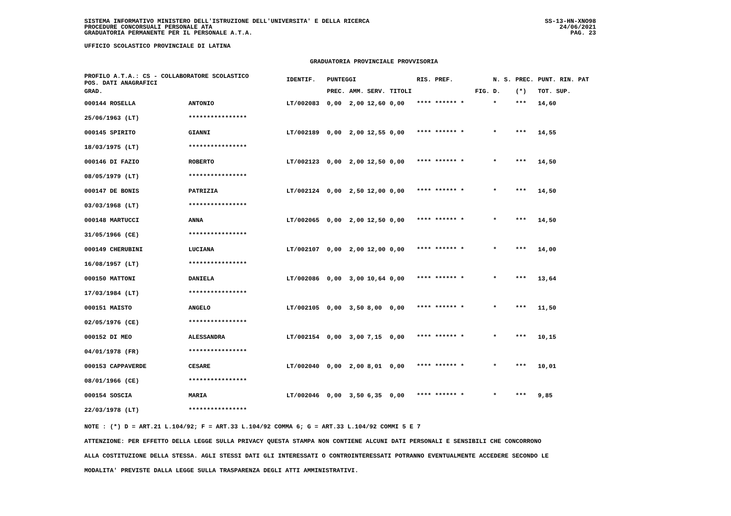SISTEMA INFORMATIVO MINISTERO DELL'ISTRUZIONE DELL'UNIVERSITA' E DELLA RICERCA
PROCEDURE CONCORSUALI PERSONALE ATA
GRADUATORIA PERMANENTE PER IL PERSONALE A.T.A.
SS-13-HN-XNO98
24/06/2021
PAG. 23
UFFICIO SCOLASTICO PROVINCIALE DI LATINA
GRADUATORIA PROVINCIALE PROVVISORIA
| PROFILO A.T.A.: CS - COLLABORATORE SCOLASTICO POS. DATI ANAGRAFICI | | | IDENTIF. | PUNTEGGI | | | | RIS. PREF. | | N. S. | PREC. | PUNT. RIN. PAT |
| --- | --- | --- | --- | --- | --- | --- | --- | --- | --- | --- | --- | --- |
| GRAD. | | | | PREC. | AMM. | SERV. | TITOLI | | FIG. | D. | (*) | TOT. SUP. |
| 000144 ROSELLA | | ANTONIO | LT/002083 | 0,00 | 2,00 | 12,60 | 0,00 | **** ****** * | | * | *** | 14,60 |
| 25/06/1963 (LT) | | **************** | | | | | | | | | | |
| 000145 SPIRITO | | GIANNI | LT/002189 | 0,00 | 2,00 | 12,55 | 0,00 | **** ****** * | | * | *** | 14,55 |
| 18/03/1975 (LT) | | **************** | | | | | | | | | | |
| 000146 DI FAZIO | | ROBERTO | LT/002123 | 0,00 | 2,00 | 12,50 | 0,00 | **** ****** * | | * | *** | 14,50 |
| 08/05/1979 (LT) | | **************** | | | | | | | | | | |
| 000147 DE BONIS | | PATRIZIA | LT/002124 | 0,00 | 2,50 | 12,00 | 0,00 | **** ****** * | | * | *** | 14,50 |
| 03/03/1968 (LT) | | **************** | | | | | | | | | | |
| 000148 MARTUCCI | | ANNA | LT/002065 | 0,00 | 2,00 | 12,50 | 0,00 | **** ****** * | | * | *** | 14,50 |
| 31/05/1966 (CE) | | **************** | | | | | | | | | | |
| 000149 CHERUBINI | | LUCIANA | LT/002107 | 0,00 | 2,00 | 12,00 | 0,00 | **** ****** * | | * | *** | 14,00 |
| 16/08/1957 (LT) | | **************** | | | | | | | | | | |
| 000150 MATTONI | | DANIELA | LT/002086 | 0,00 | 3,00 | 10,64 | 0,00 | **** ****** * | | * | *** | 13,64 |
| 17/03/1984 (LT) | | **************** | | | | | | | | | | |
| 000151 MAISTO | | ANGELO | LT/002105 | 0,00 | 3,50 | 8,00 | 0,00 | **** ****** * | | * | *** | 11,50 |
| 02/05/1976 (CE) | | **************** | | | | | | | | | | |
| 000152 DI MEO | | ALESSANDRA | LT/002154 | 0,00 | 3,00 | 7,15 | 0,00 | **** ****** * | | * | *** | 10,15 |
| 04/01/1978 (FR) | | **************** | | | | | | | | | | |
| 000153 CAPPAVERDE | | CESARE | LT/002040 | 0,00 | 2,00 | 8,01 | 0,00 | **** ****** * | | * | *** | 10,01 |
| 08/01/1966 (CE) | | **************** | | | | | | | | | | |
| 000154 SOSCIA | | MARIA | LT/002046 | 0,00 | 3,50 | 6,35 | 0,00 | **** ****** * | | * | *** | 9,85 |
| 22/03/1978 (LT) | | **************** | | | | | | | | | | |
NOTE : (*) D = ART.21 L.104/92; F = ART.33 L.104/92 COMMA 6; G = ART.33 L.104/92 COMMI 5 E 7
ATTENZIONE: PER EFFETTO DELLA LEGGE SULLA PRIVACY QUESTA STAMPA NON CONTIENE ALCUNI DATI PERSONALI E SENSIBILI CHE CONCORRONO
ALLA COSTITUZIONE DELLA STESSA. AGLI STESSI DATI GLI INTERESSATI O CONTROINTERESSATI POTRANNO EVENTUALMENTE ACCEDERE SECONDO LE
MODALITA' PREVISTE DALLA LEGGE SULLA TRASPARENZA DEGLI ATTI AMMINISTRATIVI.